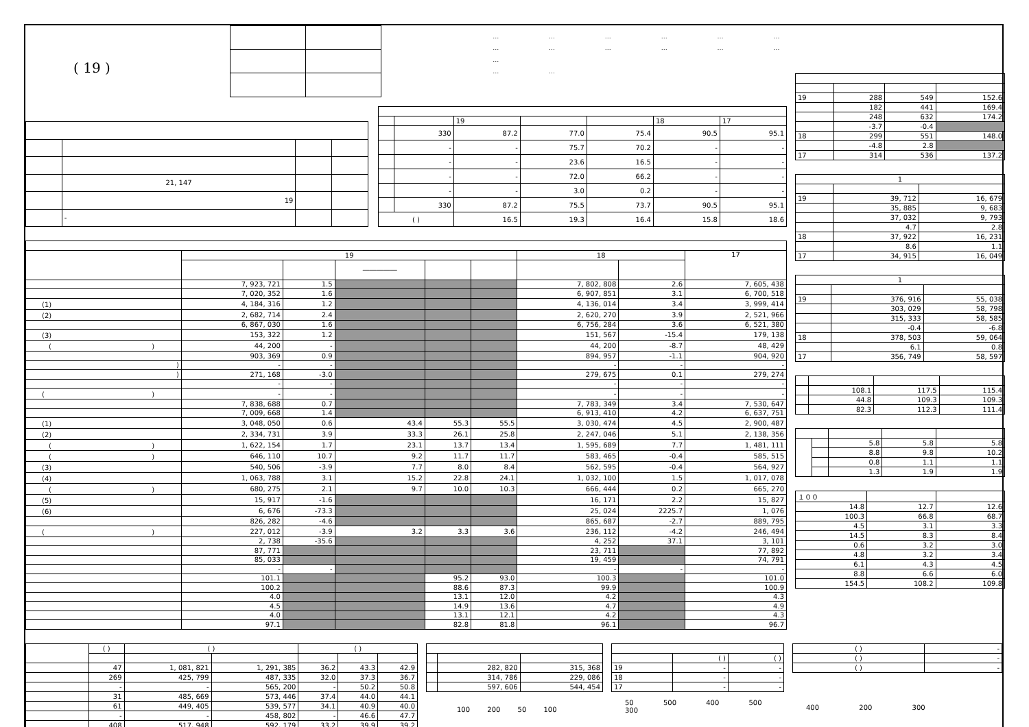( 19 )
… … … … … …
… … … … … … …
… …
| | 21, 147 | | |
| | 19 | | |
| | - | | |
| | | 19 | | | 18 | 17 |
| | 330 | 87.2 | 77.0 | 75.4 | 90.5 | 95.1 |
| | - | - | 75.7 | 70.2 | - | - |
| | - | - | 23.6 | 16.5 | - | - |
| | - | - | 72.0 | 66.2 | - | - |
| | - | - | 3.0 | 0.2 | - | - |
| | 330 | 87.2 | 75.5 | 73.7 | 90.5 | 95.1 |
| ( ) | | 16.5 | 19.3 | 16.4 | 15.8 | 18.6 |
| | 19 | | | | | 18 | | 17 |
| | | | ――――― | | | | | |
| | 7, 923, 721 | 1.5 | | | | 7, 802, 808 | 2.6 | 7, 605, 438 |
| | 7, 020, 352 | 1.6 | | | | 6, 907, 851 | 3.1 | 6, 700, 518 |
| (1) | 4, 184, 316 | 1.2 | | | | 4, 136, 014 | 3.4 | 3, 999, 414 |
| (2) | 2, 682, 714 | 2.4 | | | | 2, 620, 270 | 3.9 | 2, 521, 966 |
| | 6, 867, 030 | 1.6 | | | | 6, 756, 284 | 3.6 | 6, 521, 380 |
| (3) | 153, 322 | 1.2 | | | | 151, 567 | -15.4 | 179, 138 |
| ( ) | 44, 200 | - | | | | 44, 200 | -8.7 | 48, 429 |
| | 903, 369 | 0.9 | | | | 894, 957 | -1.1 | 904, 920 |
| ) | - | - | | | | - | - | - |
| ) | 271, 168 | -3.0 | | | | 279, 675 | 0.1 | 279, 274 |
| | - | - | | | | - | - | - |
| ( ) | - | - | | | | - | - | - |
| | 7, 838, 688 | 0.7 | | | | 7, 783, 349 | 3.4 | 7, 530, 647 |
| | 7, 009, 668 | 1.4 | | | | 6, 913, 410 | 4.2 | 6, 637, 751 |
| (1) | 3, 048, 050 | 0.6 | 43.4 | 55.3 | 55.5 | 3, 030, 474 | 4.5 | 2, 900, 487 |
| (2) | 2, 334, 731 | 3.9 | 33.3 | 26.1 | 25.8 | 2, 247, 046 | 5.1 | 2, 138, 356 |
| ( ) | 1, 622, 154 | 1.7 | 23.1 | 13.7 | 13.4 | 1, 595, 689 | 7.7 | 1, 481, 111 |
| ( ) | 646, 110 | 10.7 | 9.2 | 11.7 | 11.7 | 583, 465 | -0.4 | 585, 515 |
| (3) | 540, 506 | -3.9 | 7.7 | 8.0 | 8.4 | 562, 595 | -0.4 | 564, 927 |
| (4) | 1, 063, 788 | 3.1 | 15.2 | 22.8 | 24.1 | 1, 032, 100 | 1.5 | 1, 017, 078 |
| ( ) | 680, 275 | 2.1 | 9.7 | 10.0 | 10.3 | 666, 444 | 0.2 | 665, 270 |
| (5) | 15, 917 | -1.6 | | | | 16, 171 | 2.2 | 15, 827 |
| (6) | 6, 676 | -73.3 | | | | 25, 024 | 2225.7 | 1, 076 |
| | 826, 282 | -4.6 | | | | 865, 687 | -2.7 | 889, 795 |
| ( ) | 227, 012 | -3.9 | 3.2 | 3.3 | 3.6 | 236, 112 | -4.2 | 246, 494 |
| | 2, 738 | -35.6 | | | | 4, 252 | 37.1 | 3, 101 |
| | 87, 771 | | | | | 23, 711 | | 77, 892 |
| | 85, 033 | | | | | 19, 459 | | 74, 791 |
| | - | - | | | | - | - | - |
| | 101.1 | | | 95.2 | 93.0 | 100.3 | | 101.0 |
| | 100.2 | | | 88.6 | 87.3 | 99.9 | | 100.9 |
| | 4.0 | | | 13.1 | 12.0 | 4.2 | | 4.3 |
| | 4.5 | | | 14.9 | 13.6 | 4.7 | | 4.9 |
| | 4.0 | | | 13.1 | 12.1 | 4.2 | | 4.3 |
| | 97.1 | | | 82.8 | 81.8 | 96.1 | | 96.7 |
| 19 | 288 | 549 | 152.6 |
| | 182 | 441 | 169.4 |
| | 248 | 632 | 174.2 |
| | -3.7 | -0.4 | |
| 18 | 299 | 551 | 148.0 |
| | -4.8 | 2.8 | |
| 17 | 314 | 536 | 137.2 |
| 1 | | |
| 19 | 39, 712 | 16, 679 |
| | 35, 885 | 9, 683 |
| | 37, 032 | 9, 793 |
| | 4.7 | 2.8 |
| 18 | 37, 922 | 16, 231 |
| | 8.6 | 1.1 |
| 17 | 34, 915 | 16, 049 |
| 1 | | |
| 19 | 376, 916 | 55, 038 |
| | 303, 029 | 58, 798 |
| | 315, 333 | 58, 585 |
| | -0.4 | -6.8 |
| 18 | 378, 503 | 59, 064 |
| | 6.1 | 0.8 |
| 17 | 356, 749 | 58, 597 |
| | 108.1 | 117.5 | 115.4 |
| | 44.8 | 109.3 | 109.3 |
| | 82.3 | 112.3 | 111.4 |
| | | 5.8 | 5.8 | 5.8 |
| | | 8.8 | 9.8 | 10.2 |
| | | 0.8 | 1.1 | 1.1 |
| | | 1.3 | 1.9 | 1.9 |
| １００ | | |
| 14.8 | 12.7 | 12.6 |
| 100.3 | 66.8 | 68.7 |
| 4.5 | 3.1 | 3.3 |
| 14.5 | 8.3 | 8.4 |
| 0.6 | 3.2 | 3.0 |
| 4.8 | 3.2 | 3.4 |
| 6.1 | 4.3 | 4.5 |
| 8.8 | 6.6 | 6.0 |
| 154.5 | 108.2 | 109.8 |
| | ( ) | ( ) | | ( ) | | |
| | 47 | 1, 081, 821 | 1, 291, 385 | 36.2 | 43.3 | 42.9 |
| | 269 | 425, 799 | 487, 335 | 32.0 | 37.3 | 36.7 |
| | - | - | 565, 200 | - | 50.2 | 50.8 |
| | 31 | 485, 669 | 573, 446 | 37.4 | 44.0 | 44.1 |
| | 61 | 449, 405 | 539, 577 | 34.1 | 40.9 | 40.0 |
| | - | - | 458, 802 | - | 46.6 | 47.7 |
| | 408 | 517, 948 | 592, 179 | 33.2 | 39.9 | 39.2 |
| | 282, 820 | 315, 368 |
| | 314, 786 | 229, 086 |
| | 597, 606 | 544, 454 |
100 200 50 100
| | ( ) | ( ) |
| 19 | - | - |
| 18 | - | - |
| 17 | - | - |
50 500 400 500 300
| ( ) | - |
| ( ) | - |
| ( ) | - |
400 200 300